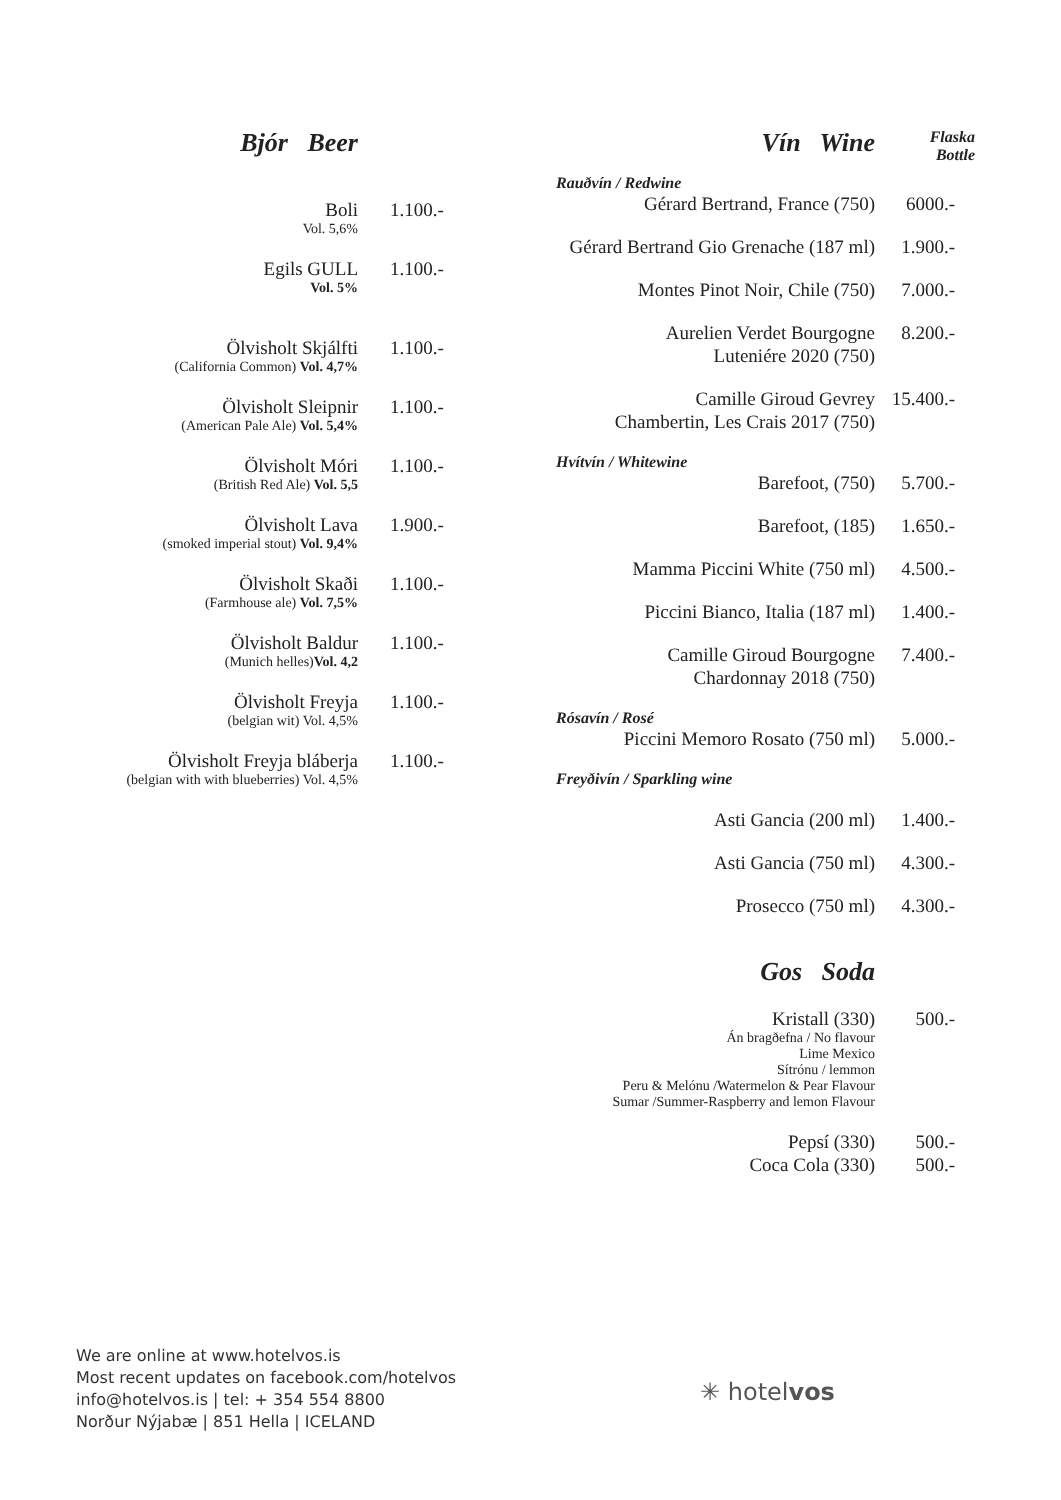Bjór Beer
Boli
Vol. 5,6%
1.100.-
Egils GULL
Vol. 5%
1.100.-
Ölvisholt Skjálfti
(California Common) Vol. 4,7%
1.100.-
Ölvisholt Sleipnir
(American Pale Ale) Vol. 5,4%
1.100.-
Ölvisholt Móri
(British Red Ale) Vol. 5,5
1.100.-
Ölvisholt Lava
(smoked imperial stout) Vol. 9,4%
1.900.-
Ölvisholt Skaði
(Farmhouse ale) Vol. 7,5%
1.100.-
Ölvisholt Baldur
(Munich helles)Vol. 4,2
1.100.-
Ölvisholt Freyja
(belgian wit) Vol. 4,5%
1.100.-
Ölvisholt Freyja bláberja
(belgian with with blueberries) Vol. 4,5%
1.100.-
Vín Wine
Flaska
Bottle
Rauðvín / Redwine
Gérard Bertrand, France (750) 6000.-
Gérard Bertrand Gio Grenache (187 ml)
1.900.-
Montes Pinot Noir, Chile (750) 7.000.-
Aurelien Verdet Bourgogne
Luteniére 2020 (750)
8.200.-
Camille Giroud Gevrey
Chambertin, Les Crais 2017 (750)
15.400.-
Hvítvín / Whitewine
Barefoot, (750) 5.700.-
Barefoot, (185) 1.650.-
Mamma Piccini White (750 ml) 4.500.-
Piccini Bianco, Italia (187 ml)
1.400.-
Camille Giroud Bourgogne
Chardonnay 2018 (750)
7.400.-
Rósavín / Rosé
Piccini Memoro Rosato (750 ml) 5.000.-
Freyðivín / Sparkling wine
Asti Gancia (200 ml) 1.400.-
Asti Gancia (750 ml) 4.300.-
Prosecco (750 ml) 4.300.-
Gos Soda
Kristall (330)
Án bragðefna / No flavour
Lime Mexico
Sítrónu / lemmon
Peru & Melónu /Watermelon & Pear Flavour
Sumar /Summer-Raspberry and lemon Flavour
500.-
Pepsí (330) 500.-
Coca Cola (330) 500.-
We are online at www.hotelvos.is
Most recent updates on facebook.com/hotelvos
info@hotelvos.is | tel: + 354 554 8800
Norður Nýjabæ | 851 Hella | ICELAND
✳ hotelvos